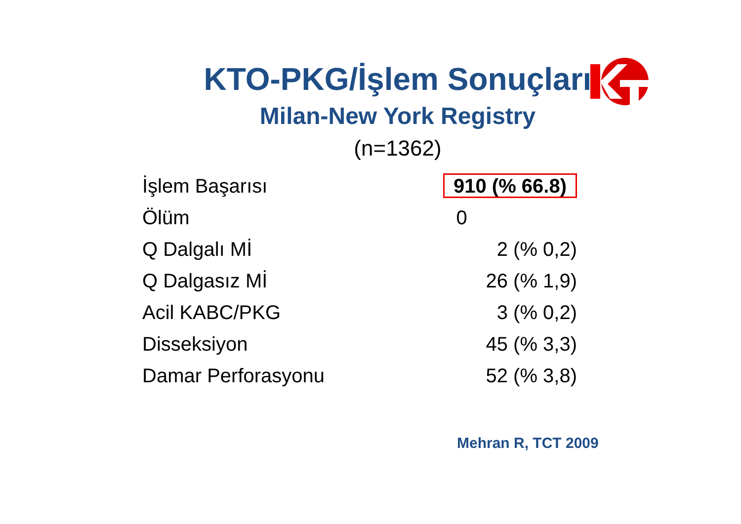KTO-PKG/İşlem Sonuçları
Milan-New York Registry
(n=1362)
| İşlem Başarısı | 910 (% 66.8) |
| Ölüm | 0 |
| Q Dalgalı Mİ | 2 (% 0,2) |
| Q Dalgasız Mİ | 26 (% 1,9) |
| Acil KABC/PKG | 3 (% 0,2) |
| Disseksiyon | 45 (% 3,3) |
| Damar Perforasyonu | 52 (% 3,8) |
Mehran R, TCT 2009